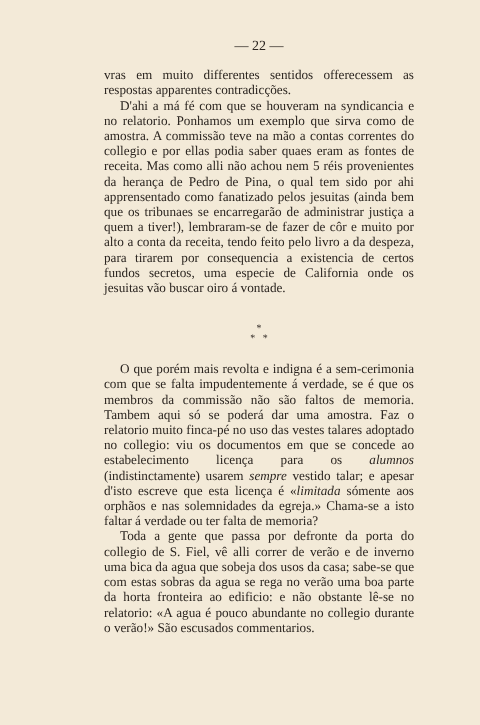— 22 —
vras em muito differentes sentidos offerecessem as respostas apparentes contradicções.
D'ahi a má fé com que se houveram na syndicancia e no relatorio. Ponhamos um exemplo que sirva como de amostra. A commissão teve na mão a contas correntes do collegio e por ellas podia saber quaes eram as fontes de receita. Mas como alli não achou nem 5 réis provenientes da herança de Pedro de Pina, o qual tem sido por ahi apprensentado como fanatizado pelos jesuitas (ainda bem que os tribunaes se encarregarão de administrar justiça a quem a tiver!), lembraram-se de fazer de côr e muito por alto a conta da receita, tendo feito pelo livro a da despeza, para tirarem por consequencia a existencia de certos fundos secretos, uma especie de California onde os jesuitas vão buscar oiro á vontade.
*
* *
O que porém mais revolta e indigna é a sem-cerimonia com que se falta impudentemente á verdade, se é que os membros da commissão não são faltos de memoria. Tambem aqui só se poderá dar uma amostra. Faz o relatorio muito finca-pé no uso das vestes talares adoptado no collegio: viu os documentos em que se concede ao estabelecimento licença para os alumnos (indistinctamente) usarem sempre vestido talar; e apesar d'isto escreve que esta licença é «limitada sómente aos orphãos e nas solemnidades da egreja.» Chama-se a isto faltar á verdade ou ter falta de memoria?
Toda a gente que passa por defronte da porta do collegio de S. Fiel, vê alli correr de verão e de inverno uma bica da agua que sobeja dos usos da casa; sabe-se que com estas sobras da agua se rega no verão uma boa parte da horta fronteira ao edificio: e não obstante lê-se no relatorio: «A agua é pouco abundante no collegio durante o verão!» São escusados commentarios.